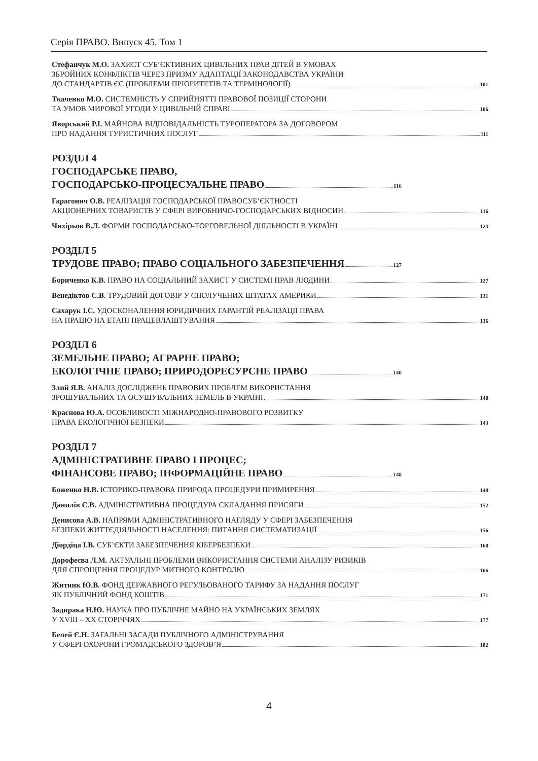Серія ПРАВО. Випуск 45. Том 1
Стефанчук М.О. ЗАХИСТ СУБ’ЄКТИВНИХ ЦИВІЛЬНИХ ПРАВ ДІТЕЙ В УМОВАХ
ЗБРОЙНИХ КОНФЛІКТІВ ЧЕРЕЗ ПРИЗМУ АДАПТАЦІЇ ЗАКОНОДАВСТВА УКРАЇНИ
ДО СТАНДАРТІВ ЄС (ПРОБЛЕМИ ПРІОРИТЕТІВ ТА ТЕРМІНОЛОГІЇ) 101
Ткаченко М.О. СИСТЕМНІСТЬ У СПРИЙНЯТТІ ПРАВОВОЇ ПОЗИЦІЇ СТОРОНИ
ТА УМОВ МИРОВОЇ УГОДИ У ЦИВІЛЬНІЙ СПРАВІ 106
Яворський Р.І. МАЙНОВА ВІДПОВІДАЛЬНІСТЬ ТУРОПЕРАТОРА ЗА ДОГОВОРОМ
ПРО НАДАННЯ ТУРИСТИЧНИХ ПОСЛУГ 111
РОЗДІЛ 4
ГОСПОДАРСЬКЕ ПРАВО,
ГОСПОДАРСЬКО-ПРОЦЕСУАЛЬНЕ ПРАВО 116
Гарагонич О.В. РЕАЛІЗАЦІЯ ГОСПОДАРСЬКОЇ ПРАВОСУБ’ЄКТНОСТІ
АКЦІОНЕРНИХ ТОВАРИСТВ У СФЕРІ ВИРОБНИЧО-ГОСПОДАРСЬКИХ ВІДНОСИН 116
Чихірьов В.Л. ФОРМИ ГОСПОДАРСЬКО-ТОРГОВЕЛЬНОЇ ДІЯЛЬНОСТІ В УКРАЇНІ 123
РОЗДІЛ 5
ТРУДОВЕ ПРАВО; ПРАВО СОЦІАЛЬНОГО ЗАБЕЗПЕЧЕННЯ 127
Бориченко К.В. ПРАВО НА СОЦІАЛЬНИЙ ЗАХИСТ У СИСТЕМІ ПРАВ ЛЮДИНИ 127
Венедіктов С.В. ТРУДОВИЙ ДОГОВІР У СПОЛУЧЕНИХ ШТАТАХ АМЕРИКИ 131
Сахарук І.С. УДОСКОНАЛЕННЯ ЮРИДИЧНИХ ГАРАНТІЙ РЕАЛІЗАЦІЇ ПРАВА
НА ПРАЦЮ НА ЕТАПІ ПРАЦЕВЛАШТУВАННЯ 136
РОЗДІЛ 6
ЗЕМЕЛЬНЕ ПРАВО; АГРАРНЕ ПРАВО;
ЕКОЛОГІЧНЕ ПРАВО; ПРИРОДОРЕСУРСНЕ ПРАВО 140
Злий Я.В. АНАЛІЗ ДОСЛІДЖЕНЬ ПРАВОВИХ ПРОБЛЕМ ВИКОРИСТАННЯ
ЗРОШУВАЛЬНИХ ТА ОСУШУВАЛЬНИХ ЗЕМЕЛЬ В УКРАЇНІ 140
Краснова Ю.А. ОСОБЛИВОСТІ МІЖНАРОДНО-ПРАВОВОГО РОЗВИТКУ
ПРАВА ЕКОЛОГІЧНОЇ БЕЗПЕКИ 143
РОЗДІЛ 7
АДМІНІСТРАТИВНЕ ПРАВО І ПРОЦЕС;
ФІНАНСОВЕ ПРАВО; ІНФОРМАЦІЙНЕ ПРАВО 148
Боженко Н.В. ІСТОРИКО-ПРАВОВА ПРИРОДА ПРОЦЕДУРИ ПРИМИРЕННЯ 148
Данилів С.В. АДМІНІСТРАТИВНА ПРОЦЕДУРА СКЛАДАННЯ ПРИСЯГИ 152
Денисова А.В. НАПРЯМИ АДМІНІСТРАТИВНОГО НАГЛЯДУ У СФЕРІ ЗАБЕЗПЕЧЕННЯ
БЕЗПЕКИ ЖИТТЄДІЯЛЬНОСТІ НАСЕЛЕННЯ: ПИТАННЯ СИСТЕМАТИЗАЦІЇ 156
Діордіца І.В. СУБ’ЄКТИ ЗАБЕЗПЕЧЕННЯ КІБЕРБЕЗПЕКИ 160
Дорофеєва Л.М. АКТУАЛЬНІ ПРОБЛЕМИ ВИКОРИСТАННЯ СИСТЕМИ АНАЛІЗУ РИЗИКІВ
ДЛЯ СПРОЩЕННЯ ПРОЦЕДУР МИТНОГО КОНТРОЛЮ 166
Житник Ю.В. ФОНД ДЕРЖАВНОГО РЕГУЛЬОВАНОГО ТАРИФУ ЗА НАДАННЯ ПОСЛУГ
ЯК ПУБЛІЧНИЙ ФОНД КОШТІВ 171
Задирака Н.Ю. НАУКА ПРО ПУБЛІЧНЕ МАЙНО НА УКРАЇНСЬКИХ ЗЕМЛЯХ
У XVIII – XX СТОРІЧЧЯХ 177
Белей Є.Н. ЗАГАЛЬНІ ЗАСАДИ ПУБЛІЧНОГО АДМІНІСТРУВАННЯ
У СФЕРІ ОХОРОНИ ГРОМАДСЬКОГО ЗДОРОВ’Я 182
4